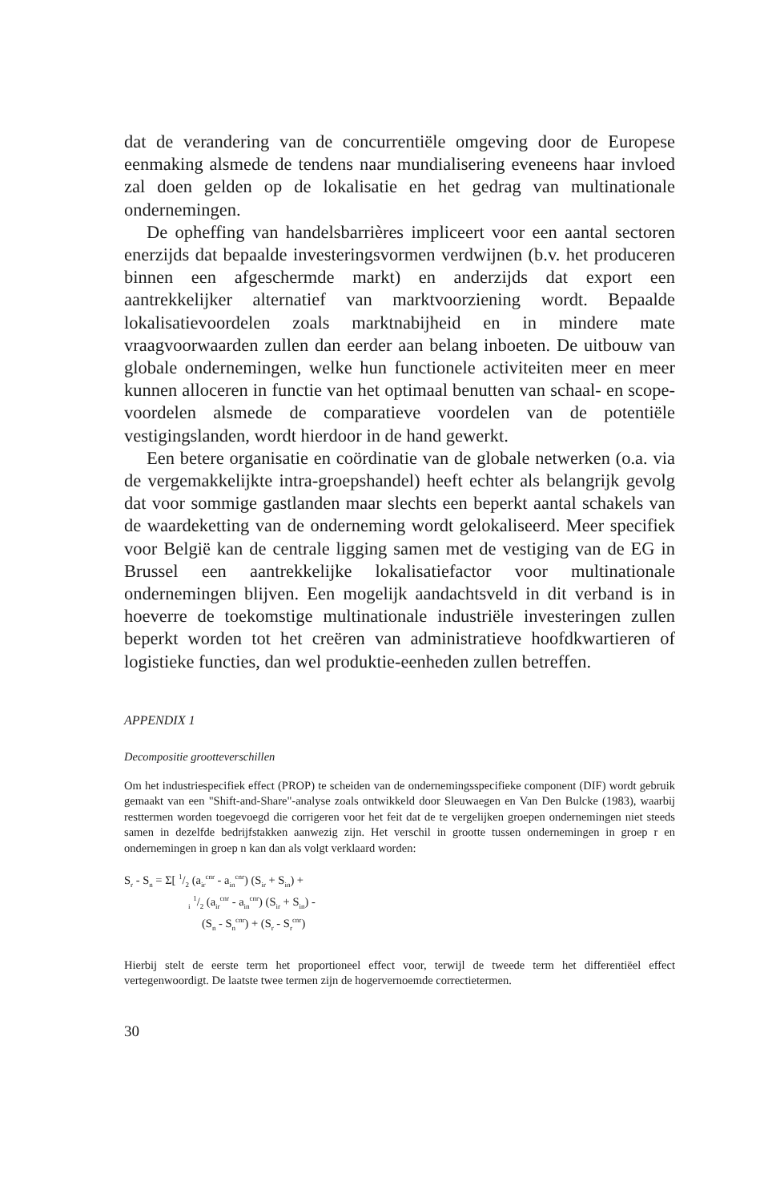dat de verandering van de concurrentiële omgeving door de Europese eenmaking alsmede de tendens naar mundialisering eveneens haar invloed zal doen gelden op de lokalisatie en het gedrag van multinationale ondernemingen.
De opheffing van handelsbarrières impliceert voor een aantal sectoren enerzijds dat bepaalde investeringsvormen verdwijnen (b.v. het produceren binnen een afgeschermde markt) en anderzijds dat export een aantrekkelijker alternatief van marktvoorziening wordt. Bepaalde lokalisatievoordelen zoals marktnabijheid en in mindere mate vraagvoorwaarden zullen dan eerder aan belang inboeten. De uitbouw van globale ondernemingen, welke hun functionele activiteiten meer en meer kunnen alloceren in functie van het optimaal benutten van schaal- en scope- voordelen alsmede de comparatieve voordelen van de potentiële vestigingslanden, wordt hierdoor in de hand gewerkt.
Een betere organisatie en coördinatie van de globale netwerken (o.a. via de vergemakkelijkte intra-groepshandel) heeft echter als belangrijk gevolg dat voor sommige gastlanden maar slechts een beperkt aantal schakels van de waardeketting van de onderneming wordt gelokaliseerd. Meer specifiek voor België kan de centrale ligging samen met de vestiging van de EG in Brussel een aantrekkelijke lokalisatiefactor voor multinationale ondernemingen blijven. Een mogelijk aandachtsveld in dit verband is in hoeverre de toekomstige multinationale industriële investeringen zullen beperkt worden tot het creëren van administratieve hoofdkwartieren of logistieke functies, dan wel produktie-eenheden zullen betreffen.
APPENDIX 1
Decompositie grootteverschillen
Om het industriespecifiek effect (PROP) te scheiden van de ondernemingsspecifieke component (DIF) wordt gebruik gemaakt van een "Shift-and-Share"-analyse zoals ontwikkeld door Sleuwaegen en Van Den Bulcke (1983), waarbij resttermen worden toegevoegd die corrigeren voor het feit dat de te vergelijken groepen ondernemingen niet steeds samen in dezelfde bedrijfstakken aanwezig zijn. Het verschil in grootte tussen ondernemingen in groep r en ondernemingen in groep n kan dan als volgt verklaard worden:
S<sub>r</sub> - S<sub>n</sub> = Σ[ 1/2 (a<sub>ir</sub><sup>cnr</sup> - a<sub>in</sub><sup>cnr</sup>) (S<sub>ir</sub> + S<sub>in</sub>) +
<sub>i</sub> 1/2 (a<sub>ir</sub><sup>cnr</sup> - a<sub>in</sub><sup>cnr</sup>) (S<sub>ir</sub> + S<sub>in</sub>) -
(S<sub>n</sub> - S<sub>n</sub><sup>cnr</sup>) + (S<sub>r</sub> - S<sub>r</sub><sup>cnr</sup>)
Hierbij stelt de eerste term het proportioneel effect voor, terwijl de tweede term het differentiëel effect vertegenwoordigt. De laatste twee termen zijn de hogervernoemde correctietermen.
30